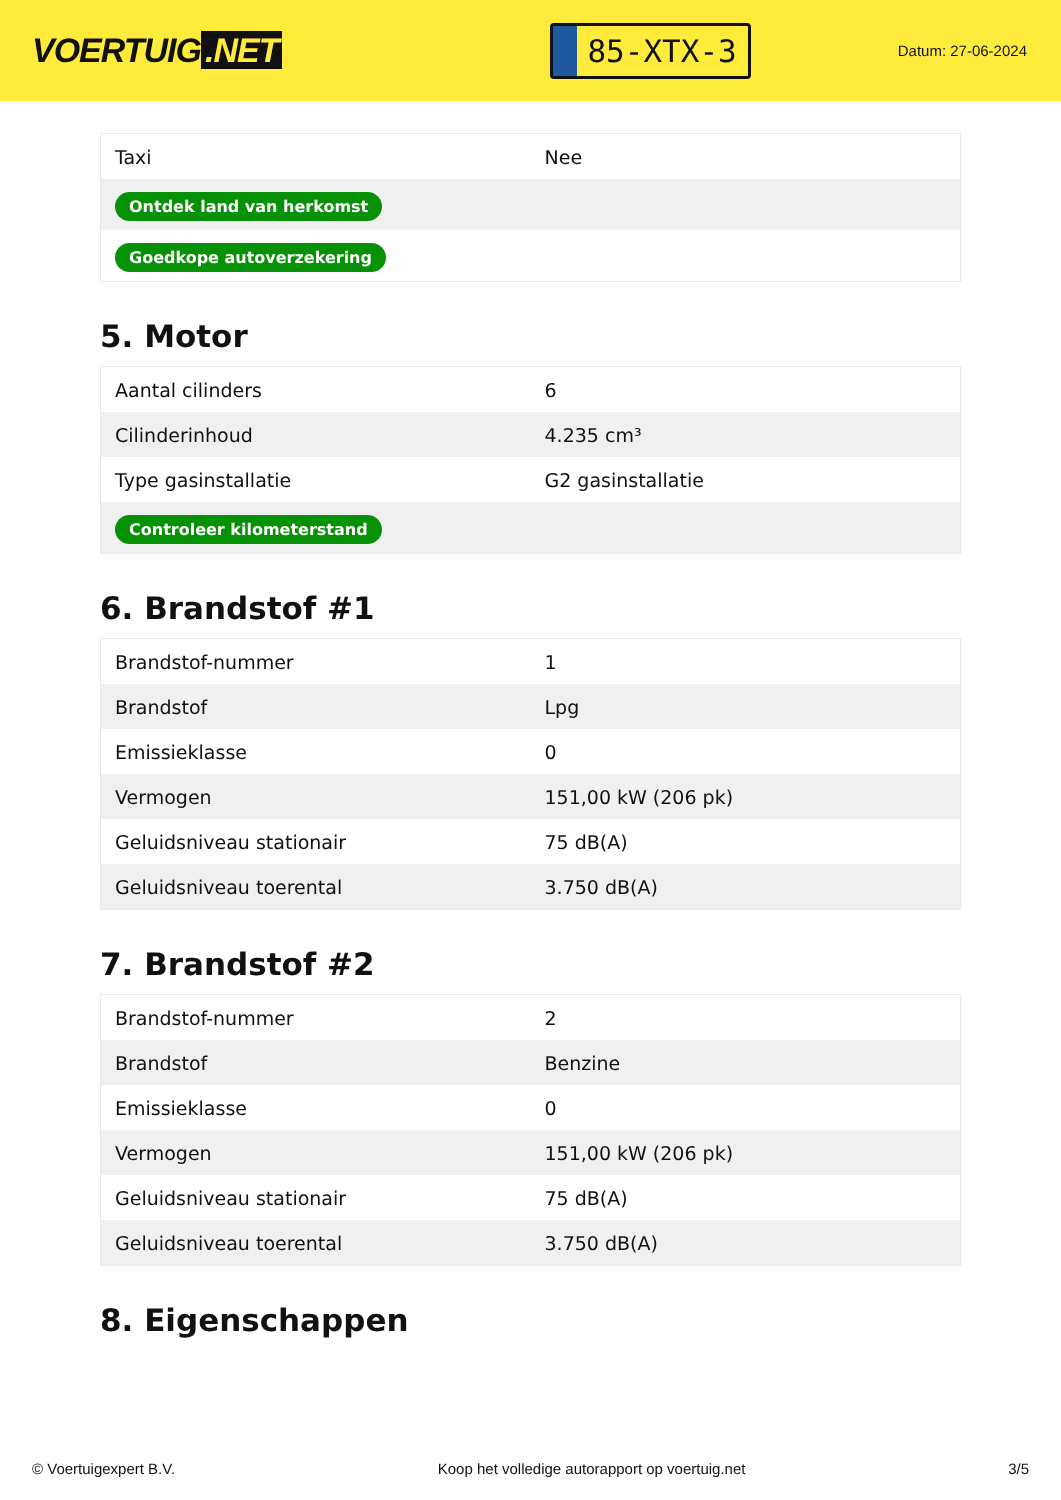VOERTUIG.NET
85-XTX-3
Datum: 27-06-2024
| Taxi | Nee |
| Ontdek land van herkomst | |
| Goedkope autoverzekering | |
5. Motor
| Aantal cilinders | 6 |
| Cilinderinhoud | 4.235 cm³ |
| Type gasinstallatie | G2 gasinstallatie |
| Controleer kilometerstand | |
6. Brandstof #1
| Brandstof-nummer | 1 |
| Brandstof | Lpg |
| Emissieklasse | 0 |
| Vermogen | 151,00 kW (206 pk) |
| Geluidsniveau stationair | 75 dB(A) |
| Geluidsniveau toerental | 3.750 dB(A) |
7. Brandstof #2
| Brandstof-nummer | 2 |
| Brandstof | Benzine |
| Emissieklasse | 0 |
| Vermogen | 151,00 kW (206 pk) |
| Geluidsniveau stationair | 75 dB(A) |
| Geluidsniveau toerental | 3.750 dB(A) |
8. Eigenschappen
© Voertuigexpert B.V. Koop het volledige autorapport op voertuig.net 3/5